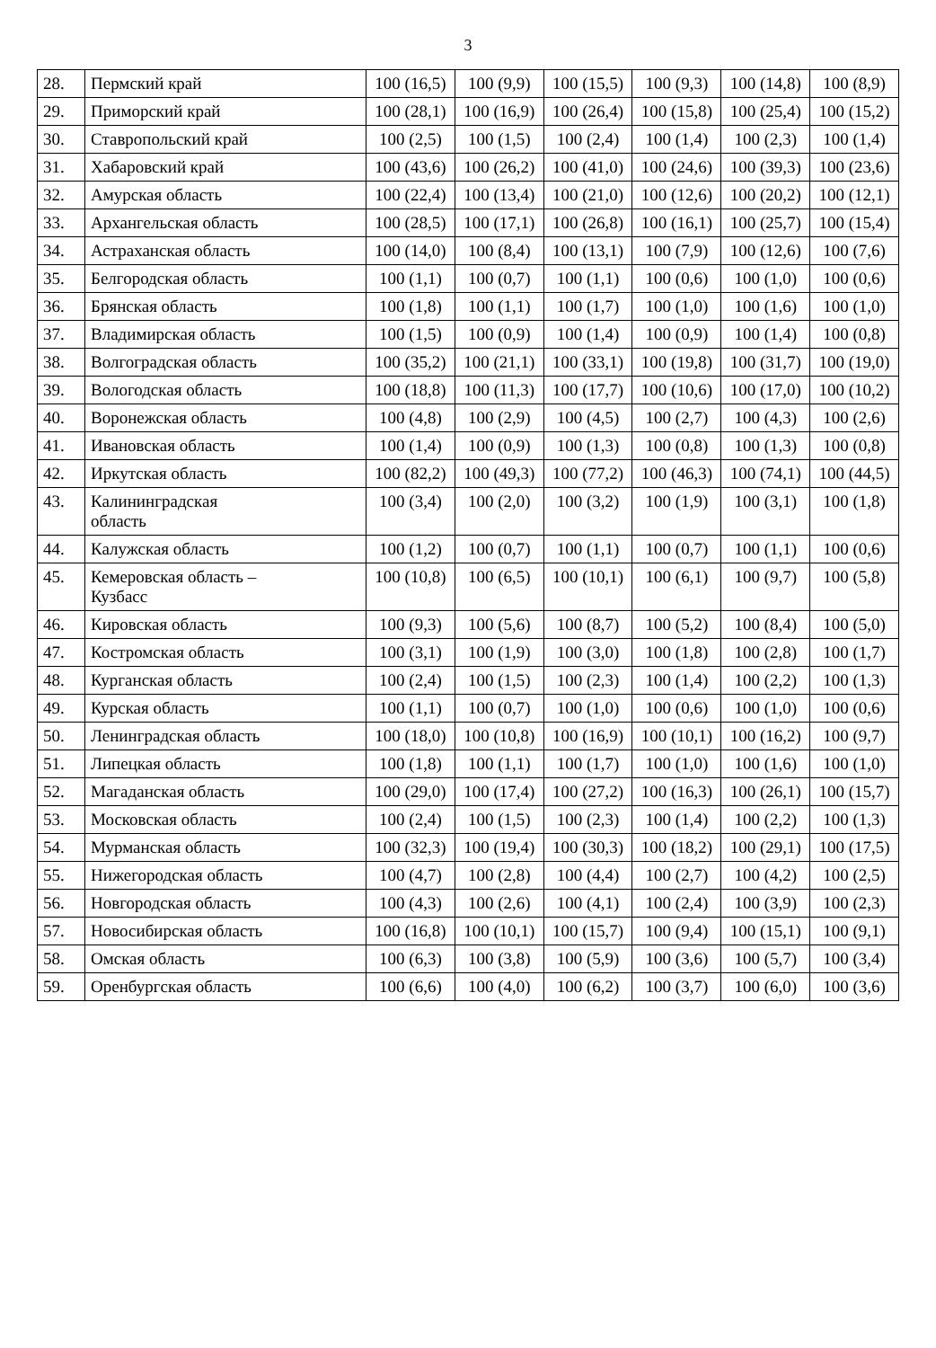3
| 28. | Пермский край | 100 (16,5) | 100 (9,9) | 100 (15,5) | 100 (9,3) | 100 (14,8) | 100 (8,9) |
| 29. | Приморский край | 100 (28,1) | 100 (16,9) | 100 (26,4) | 100 (15,8) | 100 (25,4) | 100 (15,2) |
| 30. | Ставропольский край | 100 (2,5) | 100 (1,5) | 100 (2,4) | 100 (1,4) | 100 (2,3) | 100 (1,4) |
| 31. | Хабаровский край | 100 (43,6) | 100 (26,2) | 100 (41,0) | 100 (24,6) | 100 (39,3) | 100 (23,6) |
| 32. | Амурская область | 100 (22,4) | 100 (13,4) | 100 (21,0) | 100 (12,6) | 100 (20,2) | 100 (12,1) |
| 33. | Архангельская область | 100 (28,5) | 100 (17,1) | 100 (26,8) | 100 (16,1) | 100 (25,7) | 100 (15,4) |
| 34. | Астраханская область | 100 (14,0) | 100 (8,4) | 100 (13,1) | 100 (7,9) | 100 (12,6) | 100 (7,6) |
| 35. | Белгородская область | 100 (1,1) | 100 (0,7) | 100 (1,1) | 100 (0,6) | 100 (1,0) | 100 (0,6) |
| 36. | Брянская область | 100 (1,8) | 100 (1,1) | 100 (1,7) | 100 (1,0) | 100 (1,6) | 100 (1,0) |
| 37. | Владимирская область | 100 (1,5) | 100 (0,9) | 100 (1,4) | 100 (0,9) | 100 (1,4) | 100 (0,8) |
| 38. | Волгоградская область | 100 (35,2) | 100 (21,1) | 100 (33,1) | 100 (19,8) | 100 (31,7) | 100 (19,0) |
| 39. | Вологодская область | 100 (18,8) | 100 (11,3) | 100 (17,7) | 100 (10,6) | 100 (17,0) | 100 (10,2) |
| 40. | Воронежская область | 100 (4,8) | 100 (2,9) | 100 (4,5) | 100 (2,7) | 100 (4,3) | 100 (2,6) |
| 41. | Ивановская область | 100 (1,4) | 100 (0,9) | 100 (1,3) | 100 (0,8) | 100 (1,3) | 100 (0,8) |
| 42. | Иркутская область | 100 (82,2) | 100 (49,3) | 100 (77,2) | 100 (46,3) | 100 (74,1) | 100 (44,5) |
| 43. | Калининградская область | 100 (3,4) | 100 (2,0) | 100 (3,2) | 100 (1,9) | 100 (3,1) | 100 (1,8) |
| 44. | Калужская область | 100 (1,2) | 100 (0,7) | 100 (1,1) | 100 (0,7) | 100 (1,1) | 100 (0,6) |
| 45. | Кемеровская область – Кузбасс | 100 (10,8) | 100 (6,5) | 100 (10,1) | 100 (6,1) | 100 (9,7) | 100 (5,8) |
| 46. | Кировская область | 100 (9,3) | 100 (5,6) | 100 (8,7) | 100 (5,2) | 100 (8,4) | 100 (5,0) |
| 47. | Костромская область | 100 (3,1) | 100 (1,9) | 100 (3,0) | 100 (1,8) | 100 (2,8) | 100 (1,7) |
| 48. | Курганская область | 100 (2,4) | 100 (1,5) | 100 (2,3) | 100 (1,4) | 100 (2,2) | 100 (1,3) |
| 49. | Курская область | 100 (1,1) | 100 (0,7) | 100 (1,0) | 100 (0,6) | 100 (1,0) | 100 (0,6) |
| 50. | Ленинградская область | 100 (18,0) | 100 (10,8) | 100 (16,9) | 100 (10,1) | 100 (16,2) | 100 (9,7) |
| 51. | Липецкая область | 100 (1,8) | 100 (1,1) | 100 (1,7) | 100 (1,0) | 100 (1,6) | 100 (1,0) |
| 52. | Магаданская область | 100 (29,0) | 100 (17,4) | 100 (27,2) | 100 (16,3) | 100 (26,1) | 100 (15,7) |
| 53. | Московская область | 100 (2,4) | 100 (1,5) | 100 (2,3) | 100 (1,4) | 100 (2,2) | 100 (1,3) |
| 54. | Мурманская область | 100 (32,3) | 100 (19,4) | 100 (30,3) | 100 (18,2) | 100 (29,1) | 100 (17,5) |
| 55. | Нижегородская область | 100 (4,7) | 100 (2,8) | 100 (4,4) | 100 (2,7) | 100 (4,2) | 100 (2,5) |
| 56. | Новгородская область | 100 (4,3) | 100 (2,6) | 100 (4,1) | 100 (2,4) | 100 (3,9) | 100 (2,3) |
| 57. | Новосибирская область | 100 (16,8) | 100 (10,1) | 100 (15,7) | 100 (9,4) | 100 (15,1) | 100 (9,1) |
| 58. | Омская область | 100 (6,3) | 100 (3,8) | 100 (5,9) | 100 (3,6) | 100 (5,7) | 100 (3,4) |
| 59. | Оренбургская область | 100 (6,6) | 100 (4,0) | 100 (6,2) | 100 (3,7) | 100 (6,0) | 100 (3,6) |